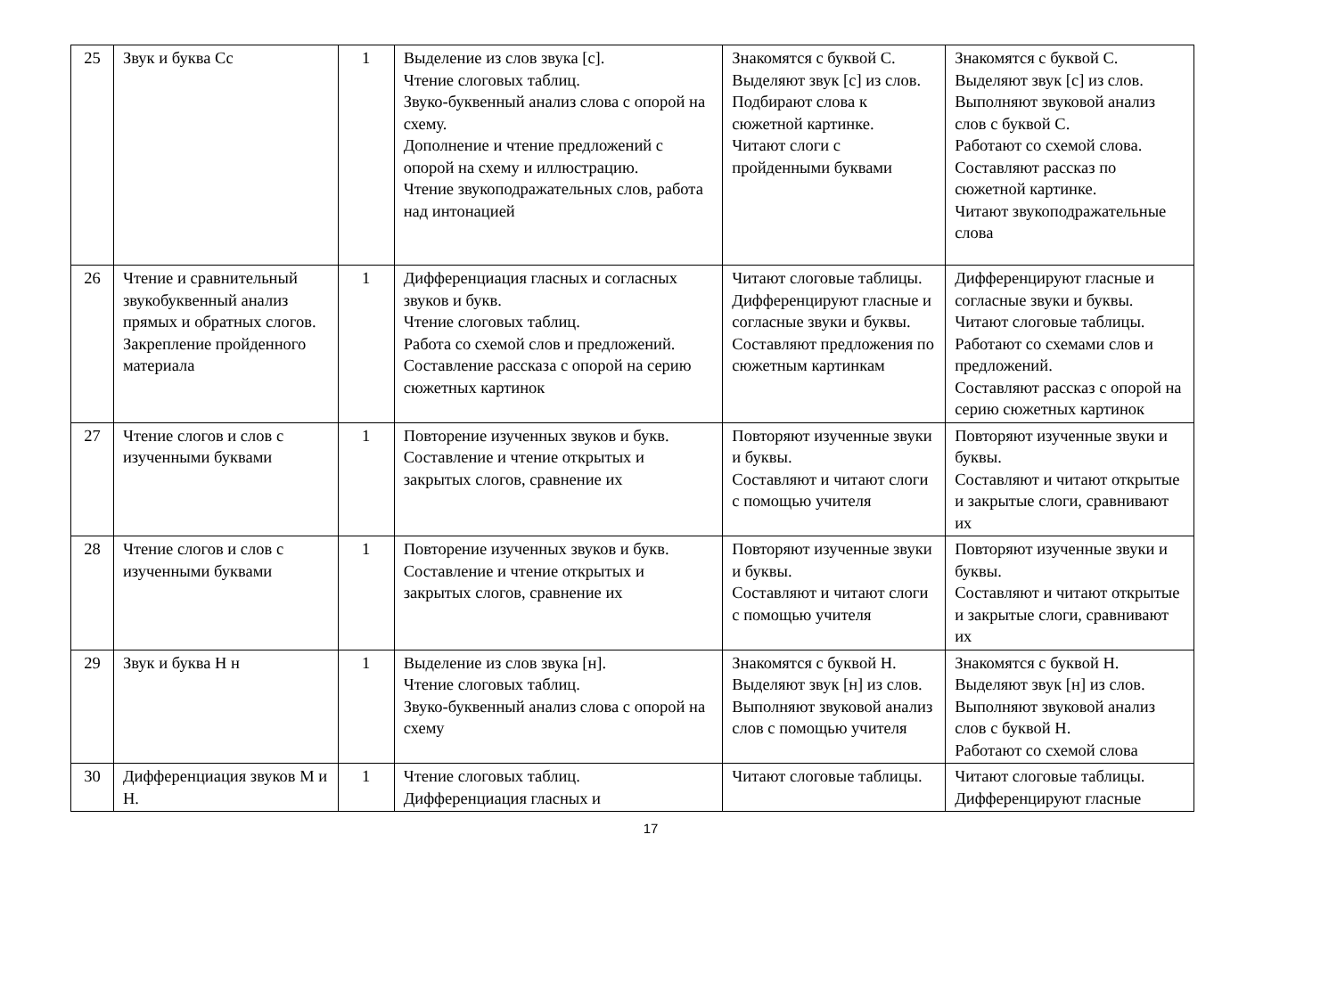| 25 | Звук и буква Сс | 1 | Выделение из слов звука [с]. Чтение слоговых таблиц. Звуко-буквенный анализ слова с опорой на схему. Дополнение и чтение предложений с опорой на схему и иллюстрацию. Чтение звукоподражательных слов, работа над интонацией | Знакомятся с буквой С. Выделяют звук [с] из слов. Подбирают слова к сюжетной картинке. Читают слоги с пройденными буквами | Знакомятся с буквой С. Выделяют звук [с] из слов. Выполняют звуковой анализ слов с буквой С. Работают со схемой слова. Составляют рассказ по сюжетной картинке. Читают звукоподражательные слова |
| 26 | Чтение и сравнительный звукобуквенный анализ прямых и обратных слогов. Закрепление пройденного материала | 1 | Дифференциация гласных и согласных звуков и букв. Чтение слоговых таблиц. Работа со схемой слов и предложений. Составление рассказа с опорой на серию сюжетных картинок | Читают слоговые таблицы. Дифференцируют гласные и согласные звуки и буквы. Составляют предложения по сюжетным картинкам | Дифференцируют гласные и согласные звуки и буквы. Читают слоговые таблицы. Работают со схемами слов и предложений. Составляют рассказ с опорой на серию сюжетных картинок |
| 27 | Чтение слогов и слов с изученными буквами | 1 | Повторение изученных звуков и букв. Составление и чтение открытых и закрытых слогов, сравнение их | Повторяют изученные звуки и буквы. Составляют и читают слоги с помощью учителя | Повторяют изученные звуки и буквы. Составляют и читают открытые и закрытые слоги, сравнивают их |
| 28 | Чтение слогов и слов с изученными буквами | 1 | Повторение изученных звуков и букв. Составление и чтение открытых и закрытых слогов, сравнение их | Повторяют изученные звуки и буквы. Составляют и читают слоги с помощью учителя | Повторяют изученные звуки и буквы. Составляют и читают открытые и закрытые слоги, сравнивают их |
| 29 | Звук и буква Н н | 1 | Выделение из слов звука [н]. Чтение слоговых таблиц. Звуко-буквенный анализ слова с опорой на схему | Знакомятся с буквой Н. Выделяют звук [н] из слов. Выполняют звуковой анализ слов с помощью учителя | Знакомятся с буквой Н. Выделяют звук [н] из слов. Выполняют звуковой анализ слов с буквой Н. Работают со схемой слова |
| 30 | Дифференциация звуков М и Н. | 1 | Чтение слоговых таблиц. Дифференциация гласных и | Читают слоговые таблицы. | Читают слоговые таблицы. Дифференцируют гласные |
17